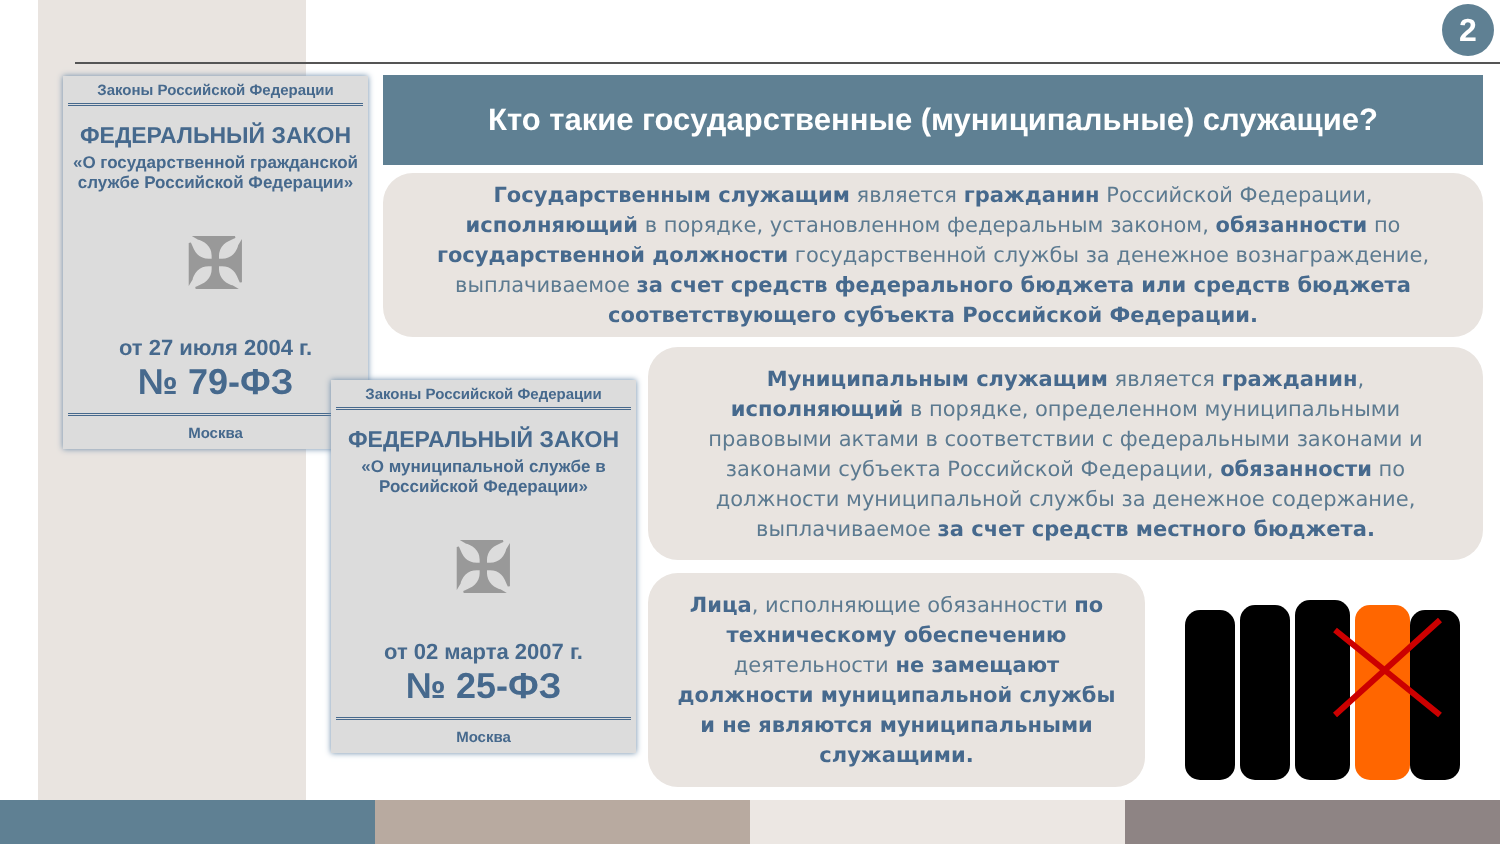2
Законы Российской Федерации
ФЕДЕРАЛЬНЫЙ ЗАКОН
«О государственной гражданской службе Российской Федерации»
✠
от 27 июля 2004 г.
№ 79-ФЗ
Москва
Законы Российской Федерации
ФЕДЕРАЛЬНЫЙ ЗАКОН
«О муниципальной службе в Российской Федерации»
✠
от 02 марта 2007 г.
№ 25-ФЗ
Москва
Кто такие государственные (муниципальные) служащие?
Государственным служащим является гражданин Российской Федерации, исполняющий в порядке, установленном федеральным законом, обязанности по государственной должности государственной службы за денежное вознаграждение, выплачиваемое за счет средств федерального бюджета или средств бюджета соответствующего субъекта Российской Федерации.
Муниципальным служащим является гражданин, исполняющий в порядке, определенном муниципальными правовыми актами в соответствии с федеральными законами и законами субъекта Российской Федерации, обязанности по должности муниципальной службы за денежное содержание, выплачиваемое за счет средств местного бюджета.
Лица, исполняющие обязанности по техническому обеспечению деятельности не замещают должности муниципальной службы и не являются муниципальными служащими.